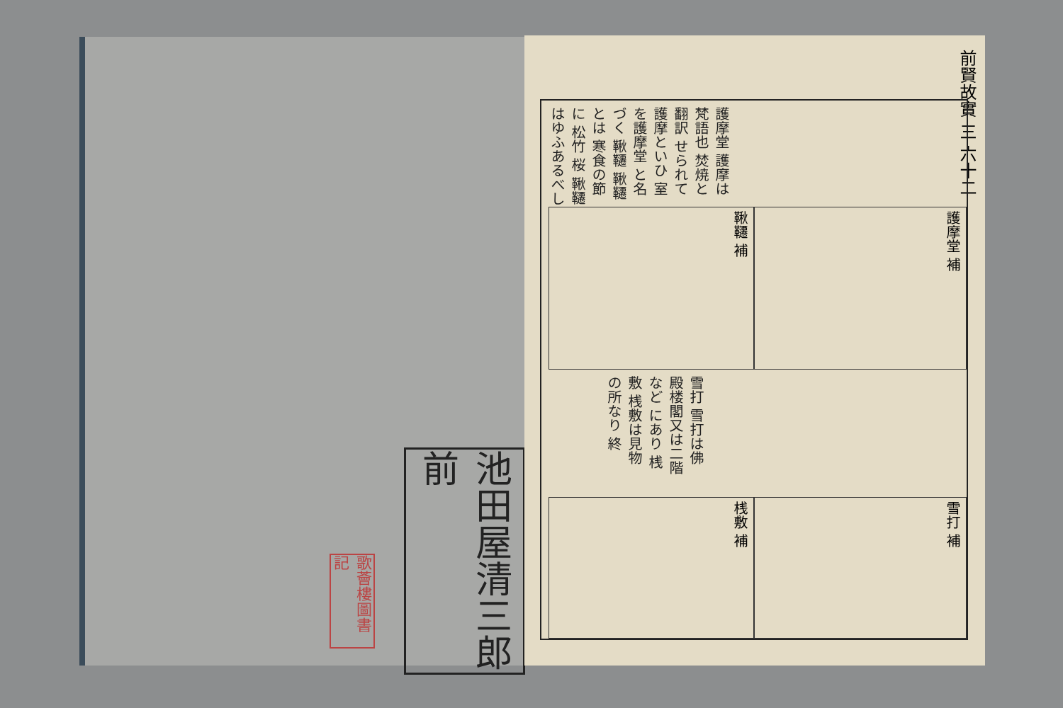池田屋清三郎 前
歌薈樓圖書記
前賢故實 三 六十二
護摩堂 護摩は梵語也 焚焼と翻訳 せられて 護摩といひ 室を護摩堂 と名づく 鞦韆 鞦韆とは 寒食の節に 松竹 桜 鞦韆はゆふあるべし
護摩堂 補
鞦韆 補
雪打 雪打は佛殿楼閣又は二階など にあり 桟敷 桟敷は見物の所なり 終
雪打 補
桟敷 補